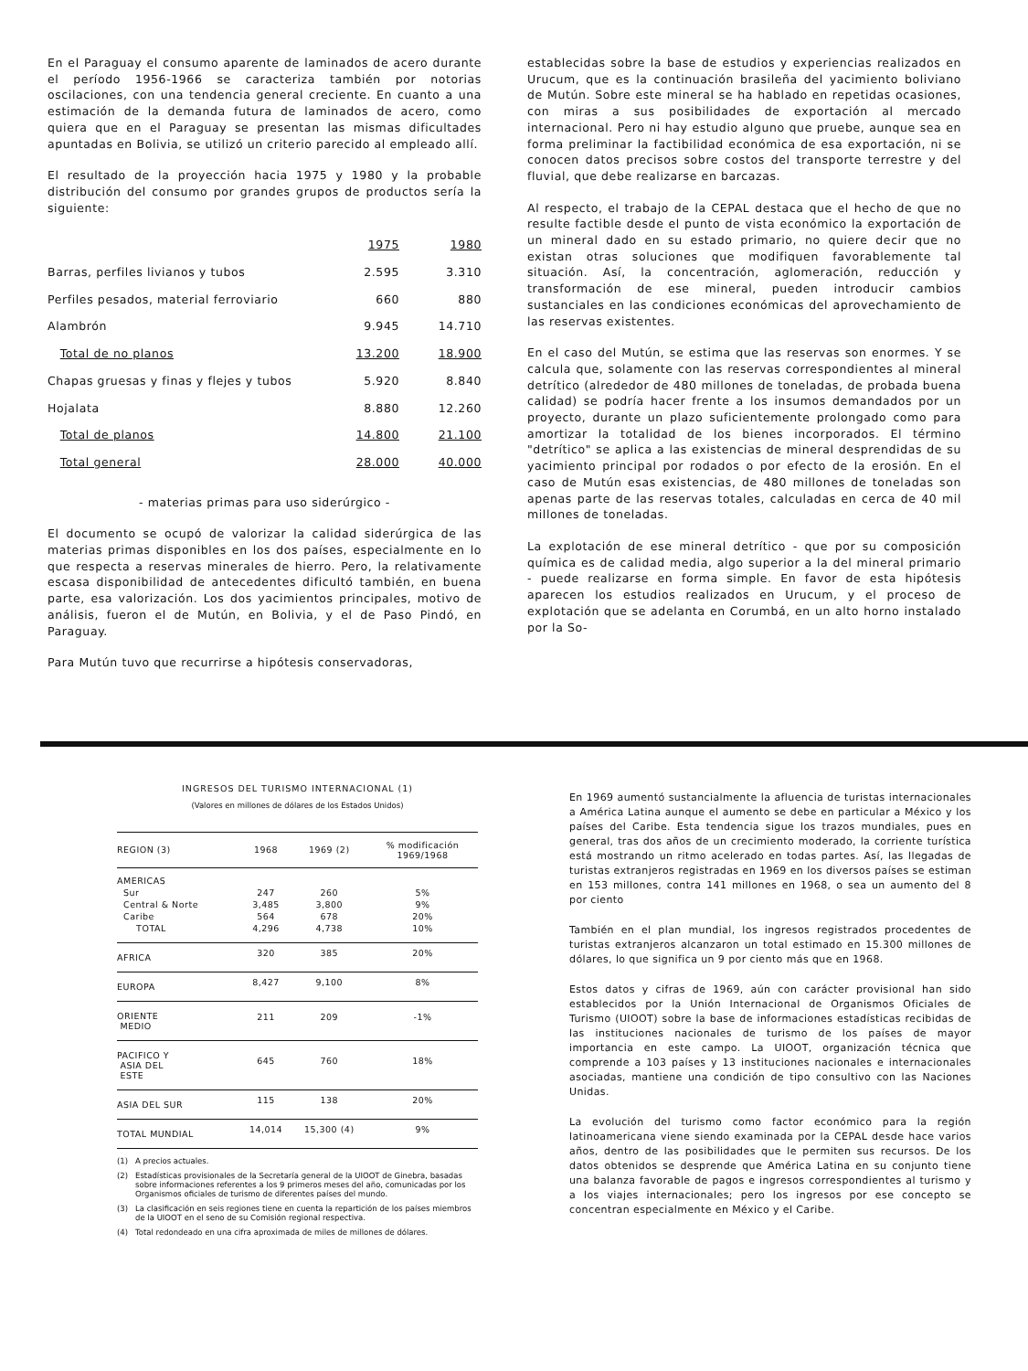En el Paraguay el consumo aparente de laminados de acero durante el período 1956-1966 se caracteriza también por notorias oscilaciones, con una tendencia general creciente. En cuanto a una estimación de la demanda futura de laminados de acero, como quiera que en el Paraguay se presentan las mismas dificultades apuntadas en Bolivia, se utilizó un criterio parecido al empleado allí.
El resultado de la proyección hacia 1975 y 1980 y la probable distribución del consumo por grandes grupos de productos sería la siguiente:
| | 1975 | 1980 |
| Barras, perfiles livianos y tubos | 2.595 | 3.310 |
| Perfiles pesados, material ferroviario | 660 | 880 |
| Alambrón | 9.945 | 14.710 |
| Total de no planos | 13.200 | 18.900 |
| Chapas gruesas y finas y flejes y tubos | 5.920 | 8.840 |
| Hojalata | 8.880 | 12.260 |
| Total de planos | 14.800 | 21.100 |
| Total general | 28.000 | 40.000 |
- materias primas para uso siderúrgico -
El documento se ocupó de valorizar la calidad siderúrgica de las materias primas disponibles en los dos países, especialmente en lo que respecta a reservas minerales de hierro. Pero, la relativamente escasa disponibilidad de antecedentes dificultó también, en buena parte, esa valorización. Los dos yacimientos principales, motivo de análisis, fueron el de Mutún, en Bolivia, y el de Paso Pindó, en Paraguay.
Para Mutún tuvo que recurrirse a hipótesis conservadoras,
establecidas sobre la base de estudios y experiencias realizados en Urucum, que es la continuación brasileña del yacimiento boliviano de Mutún. Sobre este mineral se ha hablado en repetidas ocasiones, con miras a sus posibilidades de exportación al mercado internacional. Pero ni hay estudio alguno que pruebe, aunque sea en forma preliminar la factibilidad económica de esa exportación, ni se conocen datos precisos sobre costos del transporte terrestre y del fluvial, que debe realizarse en barcazas.
Al respecto, el trabajo de la CEPAL destaca que el hecho de que no resulte factible desde el punto de vista económico la exportación de un mineral dado en su estado primario, no quiere decir que no existan otras soluciones que modifiquen favorablemente tal situación. Así, la concentración, aglomeración, reducción y transformación de ese mineral, pueden introducir cambios sustanciales en las condiciones económicas del aprovechamiento de las reservas existentes.
En el caso del Mutún, se estima que las reservas son enormes. Y se calcula que, solamente con las reservas correspondientes al mineral detrítico (alrededor de 480 millones de toneladas, de probada buena calidad) se podría hacer frente a los insumos demandados por un proyecto, durante un plazo suficientemente prolongado como para amortizar la totalidad de los bienes incorporados. El término "detrítico" se aplica a las existencias de mineral desprendidas de su yacimiento principal por rodados o por efecto de la erosión. En el caso de Mutún esas existencias, de 480 millones de toneladas son apenas parte de las reservas totales, calculadas en cerca de 40 mil millones de toneladas.
La explotación de ese mineral detrítico - que por su composición química es de calidad media, algo superior a la del mineral primario - puede realizarse en forma simple. En favor de esta hipótesis aparecen los estudios realizados en Urucum, y el proceso de explotación que se adelanta en Corumbá, en un alto horno instalado por la So-
INGRESOS DEL TURISMO INTERNACIONAL (1)
(Valores en millones de dólares de los Estados Unidos)
| REGION (3) | 1968 | 1969 (2) | % modificación 1969/1968 |
| --- | --- | --- | --- |
| AMERICAS | | | |
| Sur | 247 | 260 | 5% |
| Central & Norte | 3,485 | 3,800 | 9% |
| Caribe | 564 | 678 | 20% |
| TOTAL | 4,296 | 4,738 | 10% |
| AFRICA | 320 | 385 | 20% |
| EUROPA | 8,427 | 9,100 | 8% |
| ORIENTE MEDIO | 211 | 209 | -1% |
| PACIFICO Y ASIA DEL ESTE | 645 | 760 | 18% |
| ASIA DEL SUR | 115 | 138 | 20% |
| TOTAL MUNDIAL | 14,014 | 15,300 (4) | 9% |
(1) A precios actuales.
(2) Estadísticas provisionales de la Secretaría general de la UIOOT de Ginebra, basadas sobre informaciones referentes a los 9 primeros meses del año, comunicadas por los Organismos oficiales de turismo de diferentes países del mundo.
(3) La clasificación en seis regiones tiene en cuenta la repartición de los países miembros de la UIOOT en el seno de su Comisión regional respectiva.
(4) Total redondeado en una cifra aproximada de miles de millones de dólares.
En 1969 aumentó sustancialmente la afluencia de turistas internacionales a América Latina aunque el aumento se debe en particular a México y los países del Caribe. Esta tendencia sigue los trazos mundiales, pues en general, tras dos años de un crecimiento moderado, la corriente turística está mostrando un ritmo acelerado en todas partes. Así, las llegadas de turistas extranjeros registradas en 1969 en los diversos países se estiman en 153 millones, contra 141 millones en 1968, o sea un aumento del 8 por ciento
También en el plan mundial, los ingresos registrados procedentes de turistas extranjeros alcanzaron un total estimado en 15.300 millones de dólares, lo que significa un 9 por ciento más que en 1968.
Estos datos y cifras de 1969, aún con carácter provisional han sido establecidos por la Unión Internacional de Organismos Oficiales de Turismo (UIOOT) sobre la base de informaciones estadísticas recibidas de las instituciones nacionales de turismo de los países de mayor importancia en este campo. La UIOOT, organización técnica que comprende a 103 países y 13 instituciones nacionales e internacionales asociadas, mantiene una condición de tipo consultivo con las Naciones Unidas.
La evolución del turismo como factor económico para la región latinoamericana viene siendo examinada por la CEPAL desde hace varios años, dentro de las posibilidades que le permiten sus recursos. De los datos obtenidos se desprende que América Latina en su conjunto tiene una balanza favorable de pagos e ingresos correspondientes al turismo y a los viajes internacionales; pero los ingresos por ese concepto se concentran especialmente en México y el Caribe.